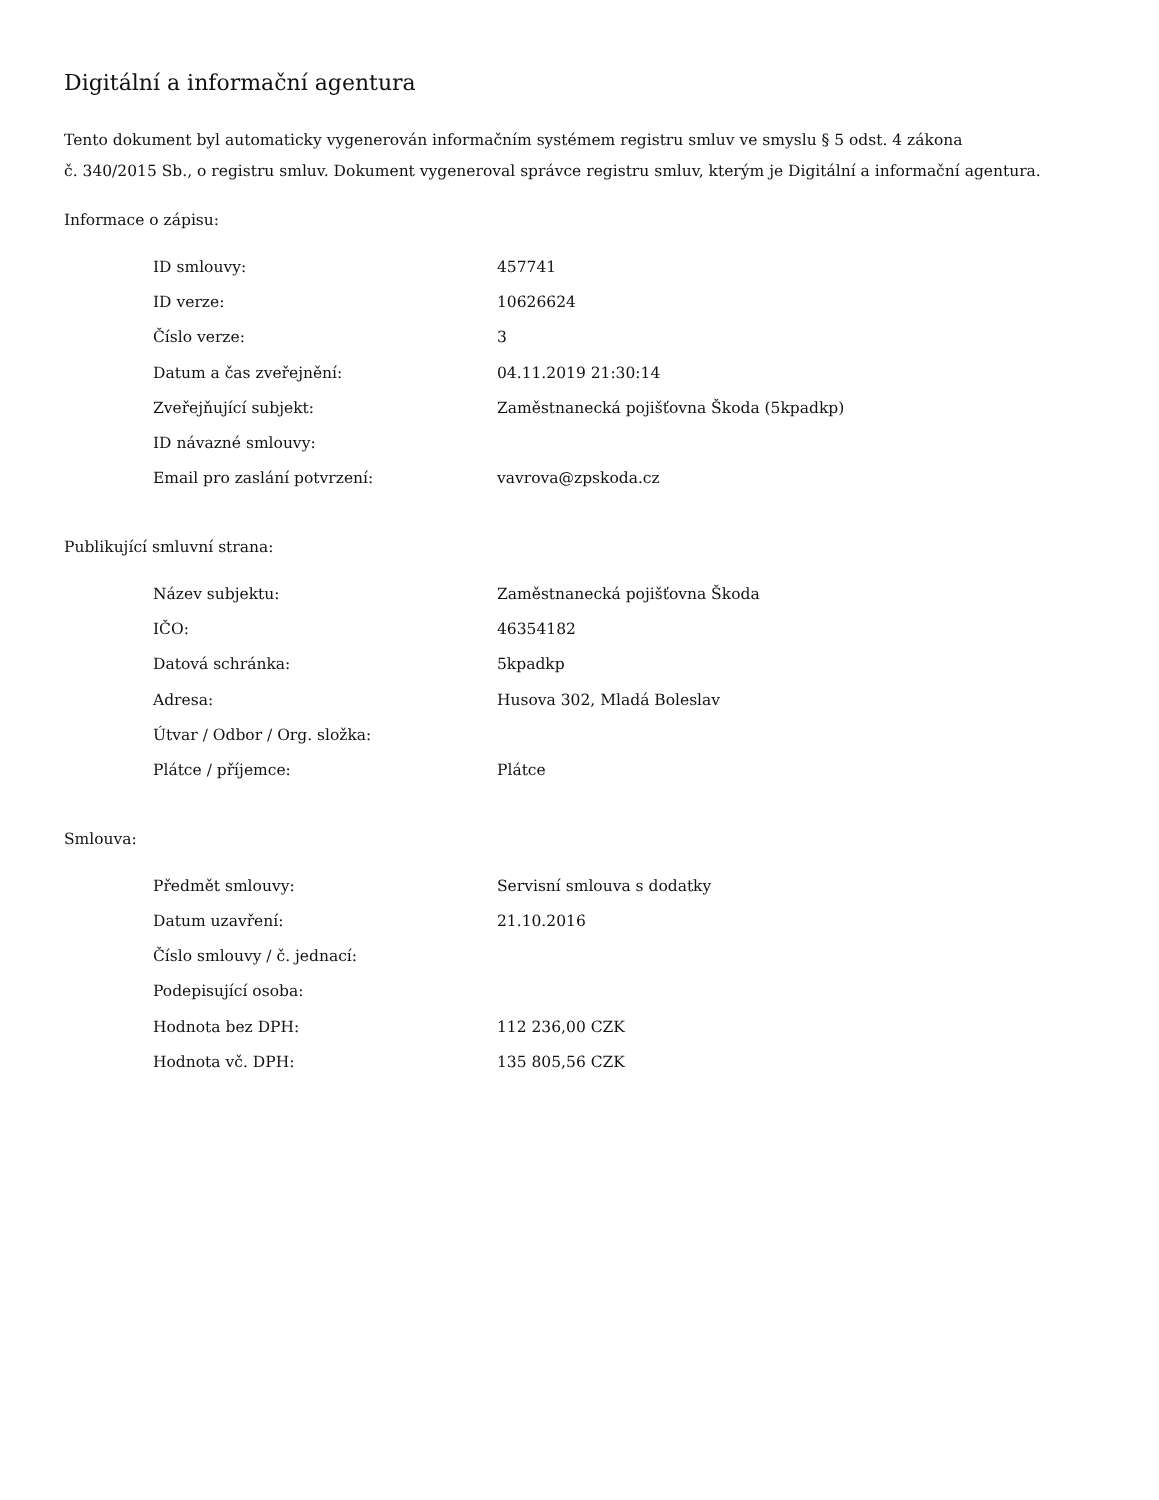Digitální a informační agentura
Tento dokument byl automaticky vygenerován informačním systémem registru smluv ve smyslu § 5 odst. 4 zákona
č. 340/2015 Sb., o registru smluv. Dokument vygeneroval správce registru smluv, kterým je Digitální a informační agentura.
Informace o zápisu:
| ID smlouvy: | 457741 |
| ID verze: | 10626624 |
| Číslo verze: | 3 |
| Datum a čas zveřejnění: | 04.11.2019 21:30:14 |
| Zveřejňující subjekt: | Zaměstnanecká pojišťovna Škoda (5kpadkp) |
| ID návazné smlouvy: | |
| Email pro zaslání potvrzení: | vavrova@zpskoda.cz |
Publikující smluvní strana:
| Název subjektu: | Zaměstnanecká pojišťovna Škoda |
| IČO: | 46354182 |
| Datová schránka: | 5kpadkp |
| Adresa: | Husova 302, Mladá Boleslav |
| Útvar / Odbor / Org. složka: | |
| Plátce / příjemce: | Plátce |
Smlouva:
| Předmět smlouvy: | Servisní smlouva s dodatky |
| Datum uzavření: | 21.10.2016 |
| Číslo smlouvy / č. jednací: | |
| Podepisující osoba: | |
| Hodnota bez DPH: | 112 236,00 CZK |
| Hodnota vč. DPH: | 135 805,56 CZK |